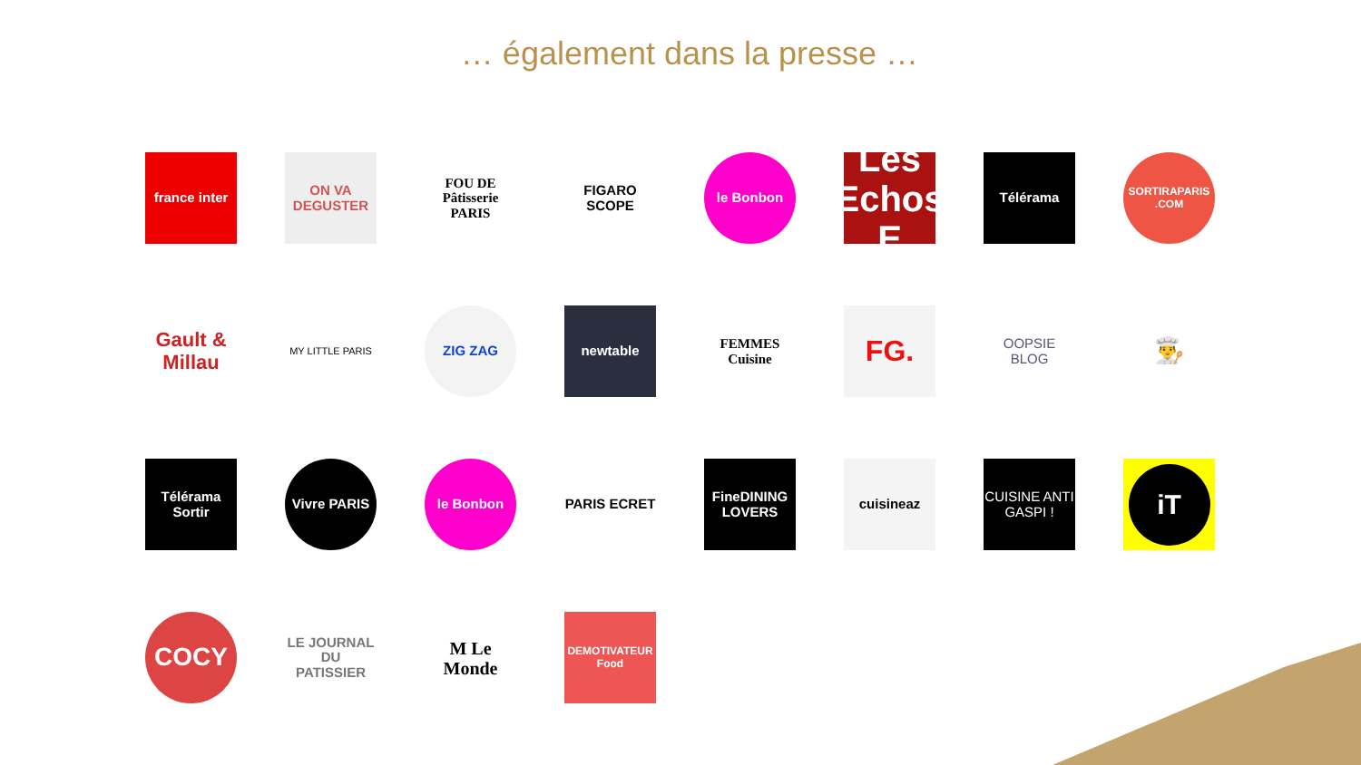… également dans la presse …
france inter
ON VA DEGUSTER
FOU DE Pâtisserie PARIS
FIGARO SCOPE
le Bonbon
Les Echos E
Télérama
SORTIRAPARIS .COM
Gault & Millau
MY LITTLE PARIS
ZIG ZAG
newtable
FEMMES Cuisine
FG.
OOPSIE BLOG
👨‍🍳
Télérama Sortir
Vivre PARIS
le Bonbon
PARIS ECRET
FineDINING LOVERS
cuisineaz
CUISINE ANTI GASPI !
iT
COCY
LE JOURNAL DU PATISSIER
M Le Monde
DEMOTIVATEUR Food